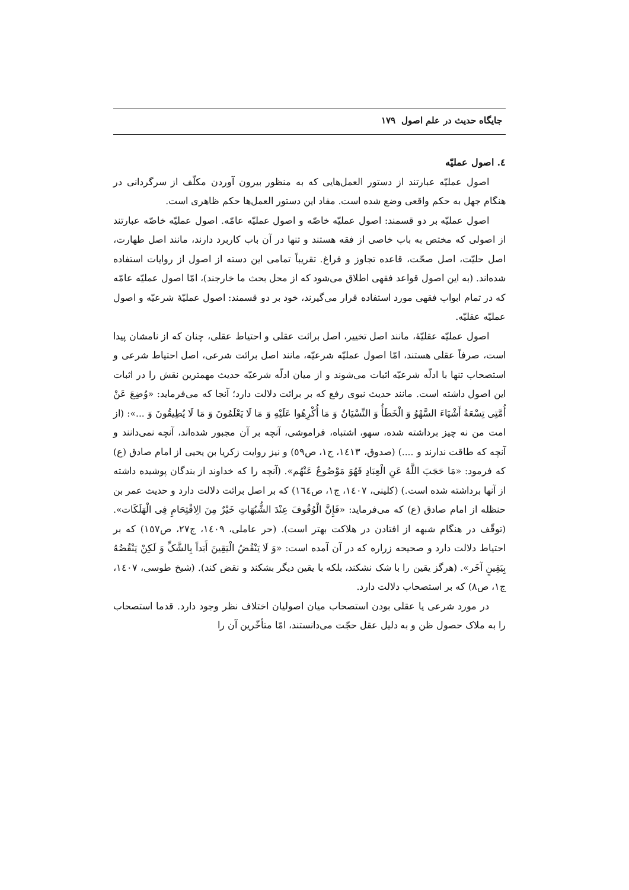جایگاه حدیث در علم اصول ۱۷۹
٤. اصول عملیّه
اصول عملیّه عبارتند از دستور العمل‌هایی که به منظور بیرون آوردن مکلّف از سرگردانی در هنگام جهل به حکم واقعی وضع شده است. مفاد این دستور العمل‌ها حکم ظاهری است.
اصول عملیّه بر دو قسمند: اصول عملیّه خاصّه و اصول عملیّه عامّه. اصول عملیّه خاصّه عبارتند از اصولی که مختص به باب خاصی از فقه هستند و تنها در آن باب کاربرد دارند، مانند اصل طهارت، اصل حلیّت، اصل صحّت، قاعده تجاوز و فراغ. تقریباً تمامی این دسته از اصول از روایات استفاده شده‌اند. (به این اصول قواعد فقهی اطلاق می‌شود که از محل بحث ما خارجند)، امّا اصول عملیّه عامّه که در تمام ابواب فقهی مورد استفاده قرار می‌گیرند، خود بر دو قسمند: اصول عملیّهٔ شرعیّه و اصول عملیّه عقلیّه.
اصول عملیّه عقلیّهٔ، مانند اصل تخییر، اصل برائت عقلی و احتیاط عقلی، چنان که از نامشان پیدا است، صرفاً عقلی هستند، امّا اصول عملیّه شرعیّه، مانند اصل برائت شرعی، اصل احتیاط شرعی و استصحاب تنها با ادلّه شرعیّه اثبات می‌شوند و از میان ادلّه شرعیّه حدیث مهمترین نقش را در اثبات این اصول داشته است. مانند حدیث نبوی رفع که بر برائت دلالت دارد؛ آنجا که می‌فرماید: «وُضِعَ عَنْ أُمَّتِی تِسْعَةُ أَشْیَاءَ السَّهْوُ وَ الْخَطَأُ وَ النِّسْیَانُ وَ مَا أُکْرِهُوا عَلَیْهِ وَ مَا لَا یَعْلَمُونَ وَ مَا لَا یُطِیقُونَ وَ ...»: (از امت من نه چیز برداشته شده، سهو، اشتباه، فراموشی، آنچه بر آن مجبور شده‌اند، آنچه نمی‌دانند و آنچه که طاقت ندارند و ....) (صدوق، ١٤١٣، ج١، ص٥٩) و نیز روایت زکریا بن یحیی از امام صادق (ع) که فرمود: «مَا حَجَبَ اللَّهُ عَنِ الْعِبَادِ فَهُوَ مَوْضُوعٌ عَنْهُم». (آنچه را که خداوند از بندگان پوشیده داشته از آنها برداشته شده است.) (کلینی، ١٤٠٧، ج١، ص١٦٤) که بر اصل برائت دلالت دارد و حدیث عمر بن حنظله از امام صادق (ع) که می‌فرماید: «فَإِنَّ الْوُقُوفَ عِنْدَ الشُّبُهَاتِ خَیْرٌ مِنَ الِاقْتِحَامِ فِی الْهَلَکَات». (توقّف در هنگام شبهه از افتادن در هلاکت بهتر است). (حر عاملی، ١٤٠٩، ج٢٧، ص١٥٧) که بر احتیاط دلالت دارد و صحیحه زراره که در آن آمده است: «وَ لَا یَنْقُضُ الْیَقِینَ أَبَداً بِالشَّکِّ وَ لَکِنْ یَنْقُضُهُ بِیَقِینٍ آخَر». (هرگز یقین را با شک نشکند، بلکه با یقین دیگر بشکند و نقض کند). (شیخ طوسی، ١٤٠٧، ج١، ص٨) که بر استصحاب دلالت دارد.
در مورد شرعی یا عقلی بودن استصحاب میان اصولیان اختلاف نظر وجود دارد. قدما استصحاب را به ملاک حصول ظن و به دلیل عقل حجّت می‌دانستند، امّا متأخّرین آن را